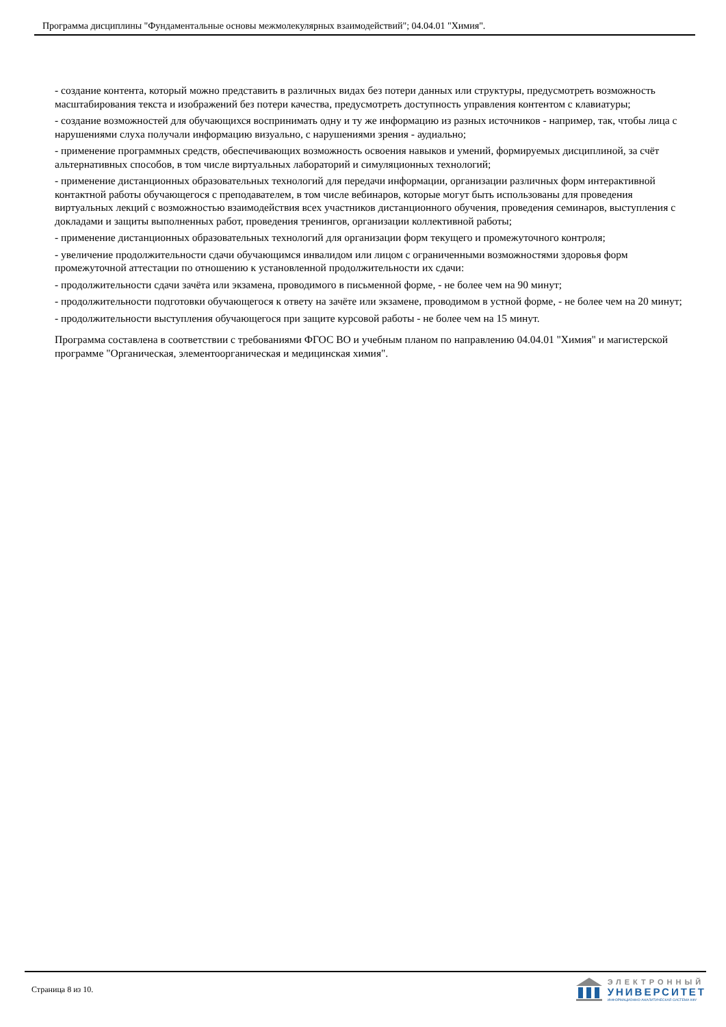Программа дисциплины "Фундаментальные основы межмолекулярных взаимодействий"; 04.04.01 "Химия".
- создание контента, который можно представить в различных видах без потери данных или структуры, предусмотреть возможность масштабирования текста и изображений без потери качества, предусмотреть доступность управления контентом с клавиатуры;
- создание возможностей для обучающихся воспринимать одну и ту же информацию из разных источников - например, так, чтобы лица с нарушениями слуха получали информацию визуально, с нарушениями зрения - аудиально;
- применение программных средств, обеспечивающих возможность освоения навыков и умений, формируемых дисциплиной, за счёт альтернативных способов, в том числе виртуальных лабораторий и симуляционных технологий;
- применение дистанционных образовательных технологий для передачи информации, организации различных форм интерактивной контактной работы обучающегося с преподавателем, в том числе вебинаров, которые могут быть использованы для проведения виртуальных лекций с возможностью взаимодействия всех участников дистанционного обучения, проведения семинаров, выступления с докладами и защиты выполненных работ, проведения тренингов, организации коллективной работы;
- применение дистанционных образовательных технологий для организации форм текущего и промежуточного контроля;
- увеличение продолжительности сдачи обучающимся инвалидом или лицом с ограниченными возможностями здоровья форм промежуточной аттестации по отношению к установленной продолжительности их сдачи:
- продолжительности сдачи зачёта или экзамена, проводимого в письменной форме, - не более чем на 90 минут;
- продолжительности подготовки обучающегося к ответу на зачёте или экзамене, проводимом в устной форме, - не более чем на 20 минут;
- продолжительности выступления обучающегося при защите курсовой работы - не более чем на 15 минут.
Программа составлена в соответствии с требованиями ФГОС ВО и учебным планом по направлению 04.04.01 "Химия" и магистерской программе "Органическая, элементоорганическая и медицинская химия".
Страница 8 из 10.
ЭЛЕКТРОННЫЙ
УНИВЕРСИТЕТ
ИНФОРМАЦИОННО-АНАЛИТИЧЕСКАЯ СИСТЕМА КФУ